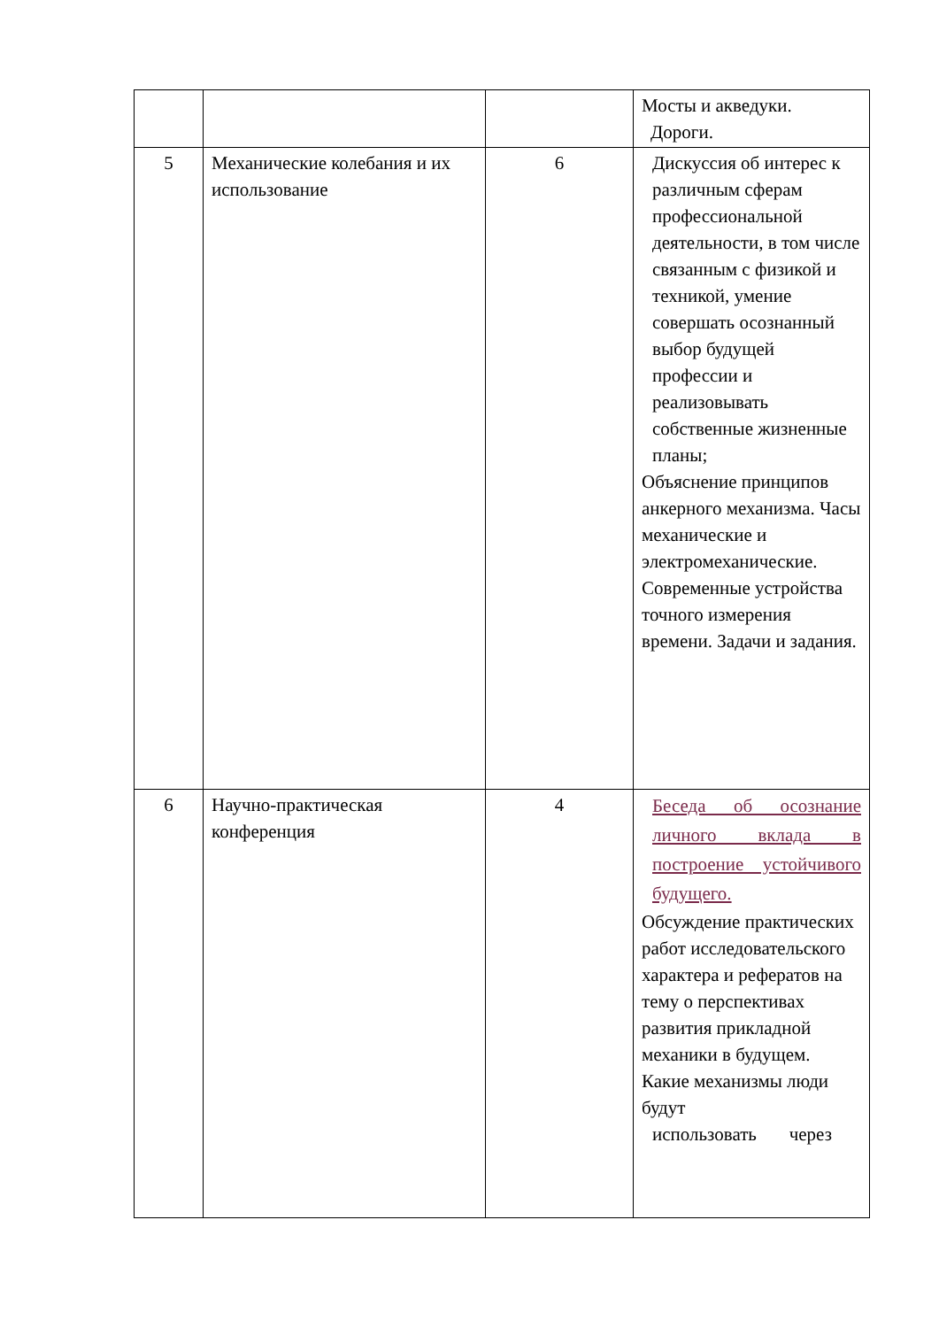| | | | Мосты и акведуки. Дороги. |
| 5 | Механические колебания и их использование | 6 | Дискуссия об интерес к различным сферам профессиональной деятельности, в том числе связанным с физикой и техникой, умение совершать осознанный выбор будущей профессии и реализовывать собственные жизненные планы; Объяснение принципов анкерного механизма. Часы механические и электромеханические. Современные устройства точного измерения времени. Задачи и задания. |
| 6 | Научно-практическая конференция | 4 | Беседа об осознание личного вклада в построение устойчивого будущего. Обсуждение практических работ исследовательского характера и рефератов на тему о перспективах развития прикладной механики в будущем. Какие механизмы люди будут использовать через |